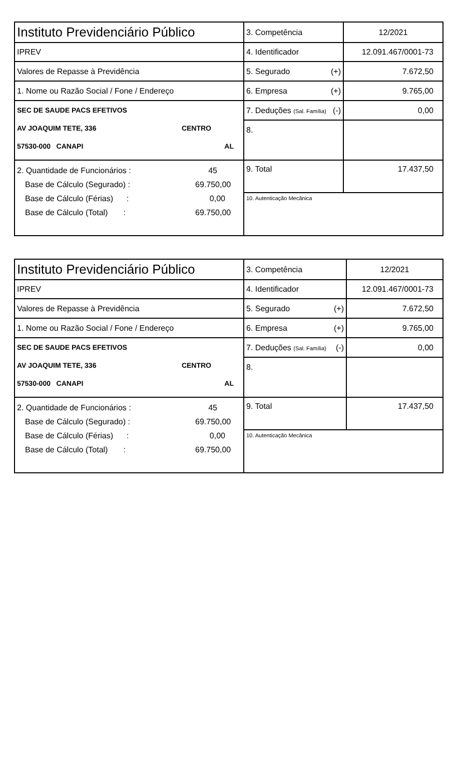| Instituto Previdenciário Público | 3. Competência | 12/2021 |
| IPREV | 4. Identificador | 12.091.467/0001-73 |
| Valores de Repasse à Previdência | 5. Segurado (+) | 7.672,50 |
| 1. Nome ou Razão Social / Fone / Endereço | 6. Empresa (+) | 9.765,00 |
| SEC DE SAUDE PACS EFETIVOS AV JOAQUIM TETE, 336 CENTRO 57530-000 CANAPI AL | 7. Deduções (Sal. Família) (-) | 0,00 |
| | 8. | |
| 2. Quantidade de Funcionários : 45 Base de Cálculo (Segurado) : 69.750,00 Base de Cálculo (Férias) : 0,00 Base de Cálculo (Total) : 69.750,00 | 9. Total | 17.437,50 |
| | 10. Autenticação Mecânica | |
| Instituto Previdenciário Público | 3. Competência | 12/2021 |
| IPREV | 4. Identificador | 12.091.467/0001-73 |
| Valores de Repasse à Previdência | 5. Segurado (+) | 7.672,50 |
| 1. Nome ou Razão Social / Fone / Endereço | 6. Empresa (+) | 9.765,00 |
| SEC DE SAUDE PACS EFETIVOS AV JOAQUIM TETE, 336 CENTRO 57530-000 CANAPI AL | 7. Deduções (Sal. Família) (-) | 0,00 |
| | 8. | |
| 2. Quantidade de Funcionários : 45 Base de Cálculo (Segurado) : 69.750,00 Base de Cálculo (Férias) : 0,00 Base de Cálculo (Total) : 69.750,00 | 9. Total | 17.437,50 |
| | 10. Autenticação Mecânica | |